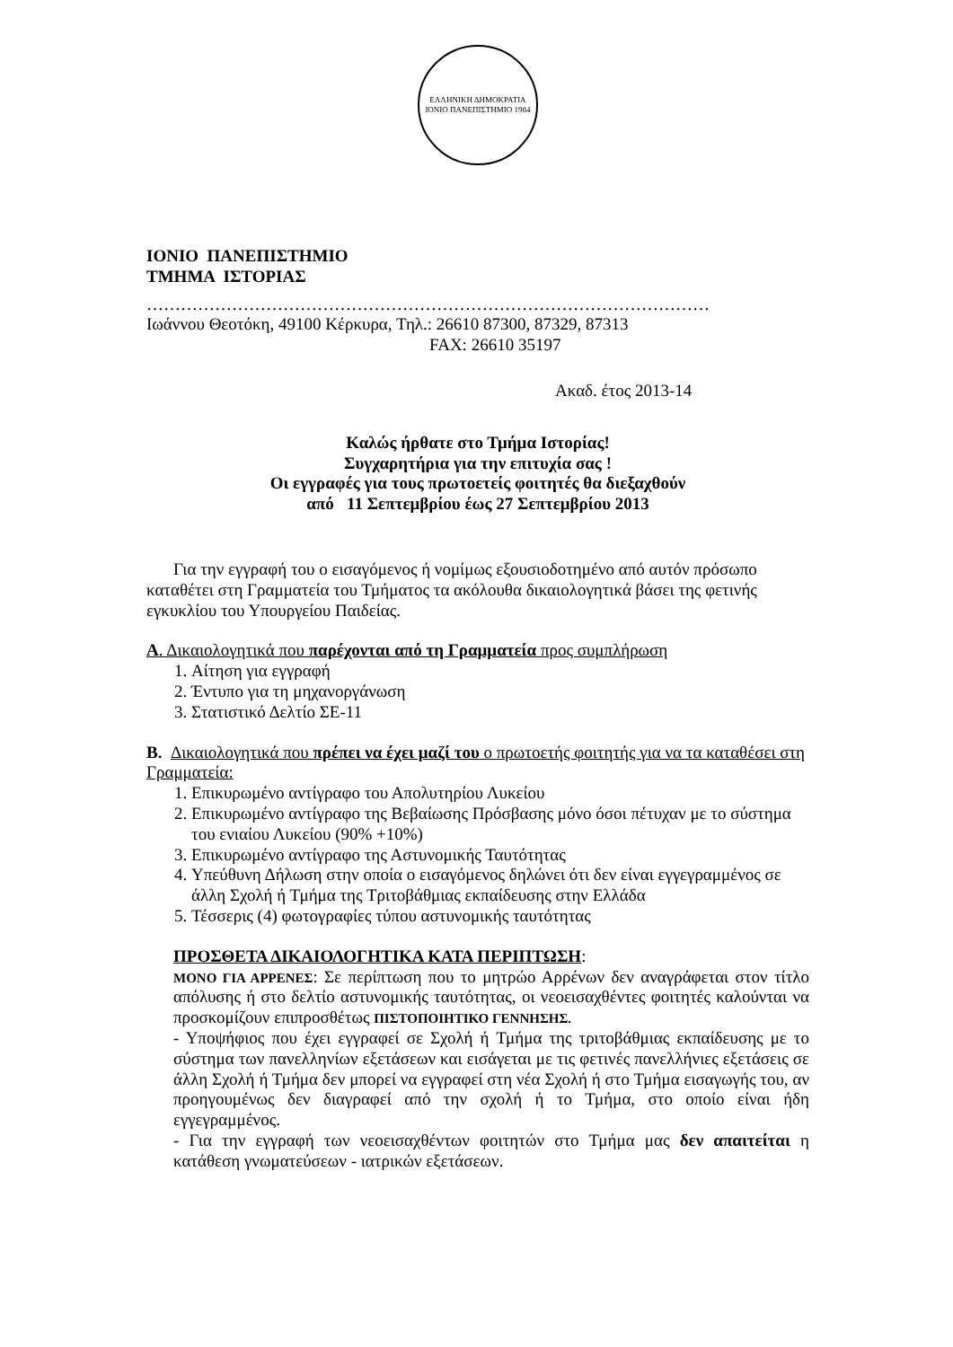ΕΛΛΗΝΙΚΗ ΔΗΜΟΚΡΑΤΙΑ
ΙΟΝΙΟ ΠΑΝΕΠΙΣΤΗΜΙΟ 1984
ΙΟΝΙΟ ΠΑΝΕΠΙΣΤΗΜΙΟ
ΤΜΗΜΑ ΙΣΤΟΡΙΑΣ
………………………………………………………………………………………
Ιωάννου Θεοτόκη, 49100 Κέρκυρα, Τηλ.: 26610 87300, 87329, 87313
FAX: 26610 35197
Ακαδ. έτος 2013-14
Καλώς ήρθατε στο Τμήμα Ιστορίας!
Συγχαρητήρια για την επιτυχία σας !
Οι εγγραφές για τους πρωτοετείς φοιτητές θα διεξαχθούν
από 11 Σεπτεμβρίου έως 27 Σεπτεμβρίου 2013
Για την εγγραφή του ο εισαγόμενος ή νομίμως εξουσιοδοτημένο από αυτόν πρόσωπο καταθέτει στη Γραμματεία του Τμήματος τα ακόλουθα δικαιολογητικά βάσει της φετινής εγκυκλίου του Υπουργείου Παιδείας.
Α. Δικαιολογητικά που παρέχονται από τη Γραμματεία προς συμπλήρωση
1. Αίτηση για εγγραφή
2. Έντυπο για τη μηχανοργάνωση
3. Στατιστικό Δελτίο ΣΕ-11
Β. Δικαιολογητικά που πρέπει να έχει μαζί του ο πρωτοετής φοιτητής για να τα καταθέσει στη Γραμματεία:
1. Επικυρωμένο αντίγραφο του Απολυτηρίου Λυκείου
2. Επικυρωμένο αντίγραφο της Βεβαίωσης Πρόσβασης μόνο όσοι πέτυχαν με το σύστημα του ενιαίου Λυκείου (90% +10%)
3. Επικυρωμένο αντίγραφο της Αστυνομικής Ταυτότητας
4. Υπεύθυνη Δήλωση στην οποία ο εισαγόμενος δηλώνει ότι δεν είναι εγγεγραμμένος σε άλλη Σχολή ή Τμήμα της Τριτοβάθμιας εκπαίδευσης στην Ελλάδα
5. Τέσσερις (4) φωτογραφίες τύπου αστυνομικής ταυτότητας
ΠΡΟΣΘΕΤΑ ΔΙΚΑΙΟΛΟΓΗΤΙΚΑ ΚΑΤΑ ΠΕΡΙΠΤΩΣΗ:
ΜΟΝΟ ΓΙΑ ΑΡΡΕΝΕΣ: Σε περίπτωση που το μητρώο Αρρένων δεν αναγράφεται στον τίτλο απόλυσης ή στο δελτίο αστυνομικής ταυτότητας, οι νεοεισαχθέντες φοιτητές καλούνται να προσκομίζουν επιπροσθέτως ΠΙΣΤΟΠΟΙΗΤΙΚΟ ΓΕΝΝΗΣΗΣ.
- Υποψήφιος που έχει εγγραφεί σε Σχολή ή Τμήμα της τριτοβάθμιας εκπαίδευσης με το σύστημα των πανελληνίων εξετάσεων και εισάγεται με τις φετινές πανελλήνιες εξετάσεις σε άλλη Σχολή ή Τμήμα δεν μπορεί να εγγραφεί στη νέα Σχολή ή στο Τμήμα εισαγωγής του, αν προηγουμένως δεν διαγραφεί από την σχολή ή το Τμήμα, στο οποίο είναι ήδη εγγεγραμμένος.
- Για την εγγραφή των νεοεισαχθέντων φοιτητών στο Τμήμα μας δεν απαιτείται η κατάθεση γνωματεύσεων - ιατρικών εξετάσεων.